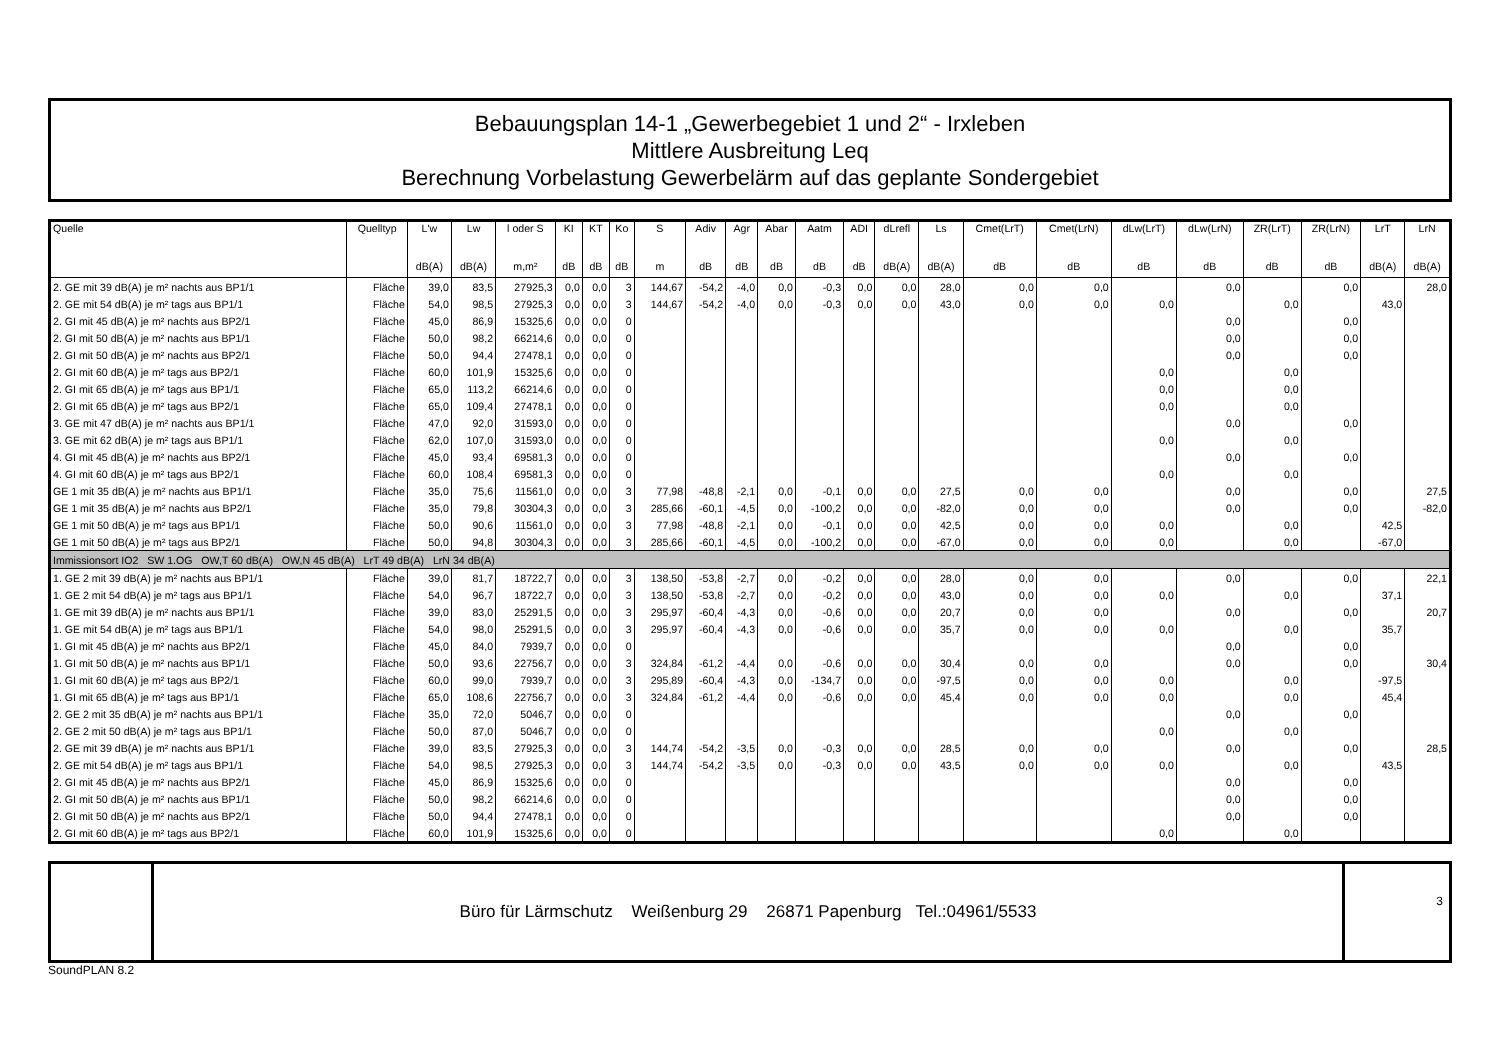Bebauungsplan 14-1 „Gewerbegebiet 1 und 2“ - Irxleben
Mittlere Ausbreitung Leq
Berechnung Vorbelastung Gewerbelärm auf das geplante Sondergebiet
| Quelle | Quelltyp | L'w | Lw | l oder S | KI | KT | Ko | S | Adiv | Agr | Abar | Aatm | ADI | dLrefl | Ls | Cmet(LrT) | Cmet(LrN) | dLw(LrT) | dLw(LrN) | ZR(LrT) | ZR(LrN) | LrT | LrN |
| --- | --- | --- | --- | --- | --- | --- | --- | --- | --- | --- | --- | --- | --- | --- | --- | --- | --- | --- | --- | --- | --- | --- | --- |
| | | dB(A) | dB(A) | m,m² | dB | dB | dB | m | dB | dB | dB | dB | dB | dB(A) | dB(A) | dB | dB | dB | dB | dB | dB | dB(A) | dB(A) |
| 2. GE mit 39 dB(A) je m² nachts aus BP1/1 | Fläche | 39,0 | 83,5 | 27925,3 | 0,0 | 0,0 | 3 | 144,67 | -54,2 | -4,0 | 0,0 | -0,3 | 0,0 | 0,0 | 28,0 | 0,0 | 0,0 | | 0,0 | | 0,0 | | 28,0 |
| 2. GE mit 54 dB(A) je m² tags aus BP1/1 | Fläche | 54,0 | 98,5 | 27925,3 | 0,0 | 0,0 | 3 | 144,67 | -54,2 | -4,0 | 0,0 | -0,3 | 0,0 | 0,0 | 43,0 | 0,0 | 0,0 | 0,0 | | 0,0 | | 43,0 | |
| 2. GI mit 45 dB(A) je m² nachts aus BP2/1 | Fläche | 45,0 | 86,9 | 15325,6 | 0,0 | 0,0 | 0 | | | | | | | | | | | | 0,0 | | 0,0 | | |
| 2. GI mit 50 dB(A) je m² nachts aus BP1/1 | Fläche | 50,0 | 98,2 | 66214,6 | 0,0 | 0,0 | 0 | | | | | | | | | | | | 0,0 | | 0,0 | | |
| 2. GI mit 50 dB(A) je m² nachts aus BP2/1 | Fläche | 50,0 | 94,4 | 27478,1 | 0,0 | 0,0 | 0 | | | | | | | | | | | | 0,0 | | 0,0 | | |
| 2. GI mit 60 dB(A) je m² tags aus BP2/1 | Fläche | 60,0 | 101,9 | 15325,6 | 0,0 | 0,0 | 0 | | | | | | | | | | | 0,0 | | 0,0 | | | |
| 2. GI mit 65 dB(A) je m² tags aus BP1/1 | Fläche | 65,0 | 113,2 | 66214,6 | 0,0 | 0,0 | 0 | | | | | | | | | | | 0,0 | | 0,0 | | | |
| 2. GI mit 65 dB(A) je m² tags aus BP2/1 | Fläche | 65,0 | 109,4 | 27478,1 | 0,0 | 0,0 | 0 | | | | | | | | | | | 0,0 | | 0,0 | | | |
| 3. GE mit 47 dB(A) je m² nachts aus BP1/1 | Fläche | 47,0 | 92,0 | 31593,0 | 0,0 | 0,0 | 0 | | | | | | | | | | | | 0,0 | | 0,0 | | |
| 3. GE mit 62 dB(A) je m² tags aus BP1/1 | Fläche | 62,0 | 107,0 | 31593,0 | 0,0 | 0,0 | 0 | | | | | | | | | | | 0,0 | | 0,0 | | | |
| 4. GI mit 45 dB(A) je m² nachts aus BP2/1 | Fläche | 45,0 | 93,4 | 69581,3 | 0,0 | 0,0 | 0 | | | | | | | | | | | | 0,0 | | 0,0 | | |
| 4. GI mit 60 dB(A) je m² tags aus BP2/1 | Fläche | 60,0 | 108,4 | 69581,3 | 0,0 | 0,0 | 0 | | | | | | | | | | | 0,0 | | 0,0 | | | |
| GE 1 mit 35 dB(A) je m² nachts aus BP1/1 | Fläche | 35,0 | 75,6 | 11561,0 | 0,0 | 0,0 | 3 | 77,98 | -48,8 | -2,1 | 0,0 | -0,1 | 0,0 | 0,0 | 27,5 | 0,0 | 0,0 | | 0,0 | | 0,0 | | 27,5 |
| GE 1 mit 35 dB(A) je m² nachts aus BP2/1 | Fläche | 35,0 | 79,8 | 30304,3 | 0,0 | 0,0 | 3 | 285,66 | -60,1 | -4,5 | 0,0 | -100,2 | 0,0 | 0,0 | -82,0 | 0,0 | 0,0 | | 0,0 | | 0,0 | | -82,0 |
| GE 1 mit 50 dB(A) je m² tags aus BP1/1 | Fläche | 50,0 | 90,6 | 11561,0 | 0,0 | 0,0 | 3 | 77,98 | -48,8 | -2,1 | 0,0 | -0,1 | 0,0 | 0,0 | 42,5 | 0,0 | 0,0 | 0,0 | | 0,0 | | 42,5 | |
| GE 1 mit 50 dB(A) je m² tags aus BP2/1 | Fläche | 50,0 | 94,8 | 30304,3 | 0,0 | 0,0 | 3 | 285,66 | -60,1 | -4,5 | 0,0 | -100,2 | 0,0 | 0,0 | -67,0 | 0,0 | 0,0 | 0,0 | | 0,0 | | -67,0 | |
| Immissionsort IO2 SW 1.OG OW,T 60 dB(A) OW,N 45 dB(A) LrT 49 dB(A) LrN 34 dB(A) | | | | | | | | | | | | | | | | | | | | | | | |
| 1. GE 2 mit 39 dB(A) je m² nachts aus BP1/1 | Fläche | 39,0 | 81,7 | 18722,7 | 0,0 | 0,0 | 3 | 138,50 | -53,8 | -2,7 | 0,0 | -0,2 | 0,0 | 0,0 | 28,0 | 0,0 | 0,0 | | 0,0 | | 0,0 | | 22,1 |
| 1. GE 2 mit 54 dB(A) je m² tags aus BP1/1 | Fläche | 54,0 | 96,7 | 18722,7 | 0,0 | 0,0 | 3 | 138,50 | -53,8 | -2,7 | 0,0 | -0,2 | 0,0 | 0,0 | 43,0 | 0,0 | 0,0 | 0,0 | | 0,0 | | 37,1 | |
| 1. GE mit 39 dB(A) je m² nachts aus BP1/1 | Fläche | 39,0 | 83,0 | 25291,5 | 0,0 | 0,0 | 3 | 295,97 | -60,4 | -4,3 | 0,0 | -0,6 | 0,0 | 0,0 | 20,7 | 0,0 | 0,0 | | 0,0 | | 0,0 | | 20,7 |
| 1. GE mit 54 dB(A) je m² tags aus BP1/1 | Fläche | 54,0 | 98,0 | 25291,5 | 0,0 | 0,0 | 3 | 295,97 | -60,4 | -4,3 | 0,0 | -0,6 | 0,0 | 0,0 | 35,7 | 0,0 | 0,0 | 0,0 | | 0,0 | | 35,7 | |
| 1. GI mit 45 dB(A) je m² nachts aus BP2/1 | Fläche | 45,0 | 84,0 | 7939,7 | 0,0 | 0,0 | 0 | | | | | | | | | | | | 0,0 | | 0,0 | | |
| 1. GI mit 50 dB(A) je m² nachts aus BP1/1 | Fläche | 50,0 | 93,6 | 22756,7 | 0,0 | 0,0 | 3 | 324,84 | -61,2 | -4,4 | 0,0 | -0,6 | 0,0 | 0,0 | 30,4 | 0,0 | 0,0 | | 0,0 | | 0,0 | | 30,4 |
| 1. GI mit 60 dB(A) je m² tags aus BP2/1 | Fläche | 60,0 | 99,0 | 7939,7 | 0,0 | 0,0 | 3 | 295,89 | -60,4 | -4,3 | 0,0 | -134,7 | 0,0 | 0,0 | -97,5 | 0,0 | 0,0 | 0,0 | | 0,0 | | -97,5 | |
| 1. GI mit 65 dB(A) je m² tags aus BP1/1 | Fläche | 65,0 | 108,6 | 22756,7 | 0,0 | 0,0 | 3 | 324,84 | -61,2 | -4,4 | 0,0 | -0,6 | 0,0 | 0,0 | 45,4 | 0,0 | 0,0 | 0,0 | | 0,0 | | 45,4 | |
| 2. GE 2 mit 35 dB(A) je m² nachts aus BP1/1 | Fläche | 35,0 | 72,0 | 5046,7 | 0,0 | 0,0 | 0 | | | | | | | | | | | | 0,0 | | 0,0 | | |
| 2. GE 2 mit 50 dB(A) je m² tags aus BP1/1 | Fläche | 50,0 | 87,0 | 5046,7 | 0,0 | 0,0 | 0 | | | | | | | | | | | 0,0 | | 0,0 | | | |
| 2. GE mit 39 dB(A) je m² nachts aus BP1/1 | Fläche | 39,0 | 83,5 | 27925,3 | 0,0 | 0,0 | 3 | 144,74 | -54,2 | -3,5 | 0,0 | -0,3 | 0,0 | 0,0 | 28,5 | 0,0 | 0,0 | | 0,0 | | 0,0 | | 28,5 |
| 2. GE mit 54 dB(A) je m² tags aus BP1/1 | Fläche | 54,0 | 98,5 | 27925,3 | 0,0 | 0,0 | 3 | 144,74 | -54,2 | -3,5 | 0,0 | -0,3 | 0,0 | 0,0 | 43,5 | 0,0 | 0,0 | 0,0 | | 0,0 | | 43,5 | |
| 2. GI mit 45 dB(A) je m² nachts aus BP2/1 | Fläche | 45,0 | 86,9 | 15325,6 | 0,0 | 0,0 | 0 | | | | | | | | | | | | 0,0 | | 0,0 | | |
| 2. GI mit 50 dB(A) je m² nachts aus BP1/1 | Fläche | 50,0 | 98,2 | 66214,6 | 0,0 | 0,0 | 0 | | | | | | | | | | | | 0,0 | | 0,0 | | |
| 2. GI mit 50 dB(A) je m² nachts aus BP2/1 | Fläche | 50,0 | 94,4 | 27478,1 | 0,0 | 0,0 | 0 | | | | | | | | | | | | 0,0 | | 0,0 | | |
| 2. GI mit 60 dB(A) je m² tags aus BP2/1 | Fläche | 60,0 | 101,9 | 15325,6 | 0,0 | 0,0 | 0 | | | | | | | | | | | 0,0 | | 0,0 | | | |
Büro für Lärmschutz Weißenburg 29 26871 Papenburg Tel.:04961/5533
3
SoundPLAN 8.2